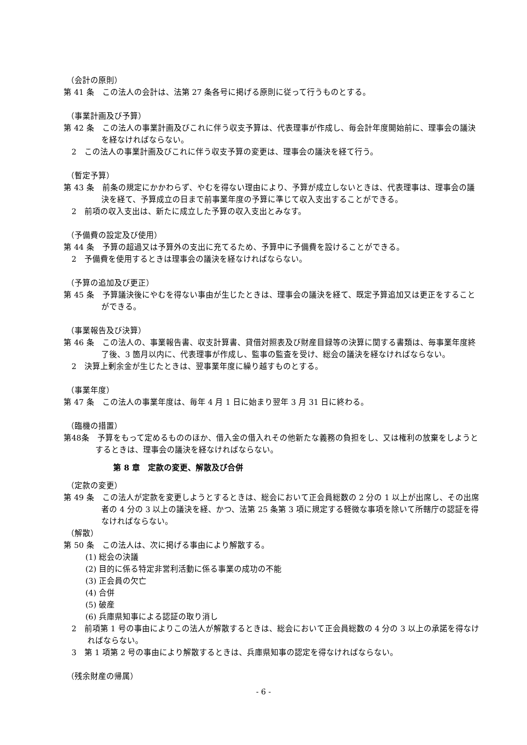（会計の原則）
第 41 条　この法人の会計は、法第 27 条各号に掲げる原則に従って行うものとする。
（事業計画及び予算）
第 42 条　この法人の事業計画及びこれに伴う収支予算は、代表理事が作成し、毎会計年度開始前に、理事会の議決を経なければならない。
　2　この法人の事業計画及びこれに伴う収支予算の変更は、理事会の議決を経て行う。
（暫定予算）
第 43 条　前条の規定にかかわらず、やむを得ない理由により、予算が成立しないときは、代表理事は、理事会の議決を経て、予算成立の日まで前事業年度の予算に準じて収入支出することができる。
　2　前項の収入支出は、新たに成立した予算の収入支出とみなす。
（予備費の設定及び使用）
第 44 条　予算の超過又は予算外の支出に充てるため、予算中に予備費を設けることができる。
　2　予備費を使用するときは理事会の議決を経なければならない。
（予算の追加及び更正）
第 45 条　予算議決後にやむを得ない事由が生じたときは、理事会の議決を経て、既定予算追加又は更正をすることができる。
（事業報告及び決算）
第 46 条　この法人の、事業報告書、収支計算書、貸借対照表及び財産目録等の決算に関する書類は、毎事業年度終了後、3 箇月以内に、代表理事が作成し、監事の監査を受け、総会の議決を経なければならない。
　2　決算上剰余金が生じたときは、翌事業年度に繰り越すものとする。
（事業年度）
第 47 条　この法人の事業年度は、毎年 4 月 1 日に始まり翌年 3 月 31 日に終わる。
（臨機の措置）
第48条　予算をもって定めるもののほか、借入金の借入れその他新たな義務の負担をし、又は権利の放棄をしようとするときは、理事会の議決を経なければならない。
第 8 章　定款の変更、解散及び合併
（定款の変更）
第 49 条　この法人が定款を変更しようとするときは、総会において正会員総数の 2 分の 1 以上が出席し、その出席者の 4 分の 3 以上の議決を経、かつ、法第 25 条第 3 項に規定する軽微な事項を除いて所轄庁の認証を得なければならない。
（解散）
第 50 条　この法人は、次に掲げる事由により解散する。
(1) 総会の決議
(2) 目的に係る特定非営利活動に係る事業の成功の不能
(3) 正会員の欠亡
(4) 合併
(5) 破産
(6) 兵庫県知事による認証の取り消し
　2　前項第 1 号の事由によりこの法人が解散するときは、総会において正会員総数の 4 分の 3 以上の承諾を得なければならない。
　3　第 1 項第 2 号の事由により解散するときは、兵庫県知事の認定を得なければならない。
（残余財産の帰属）
- 6 -